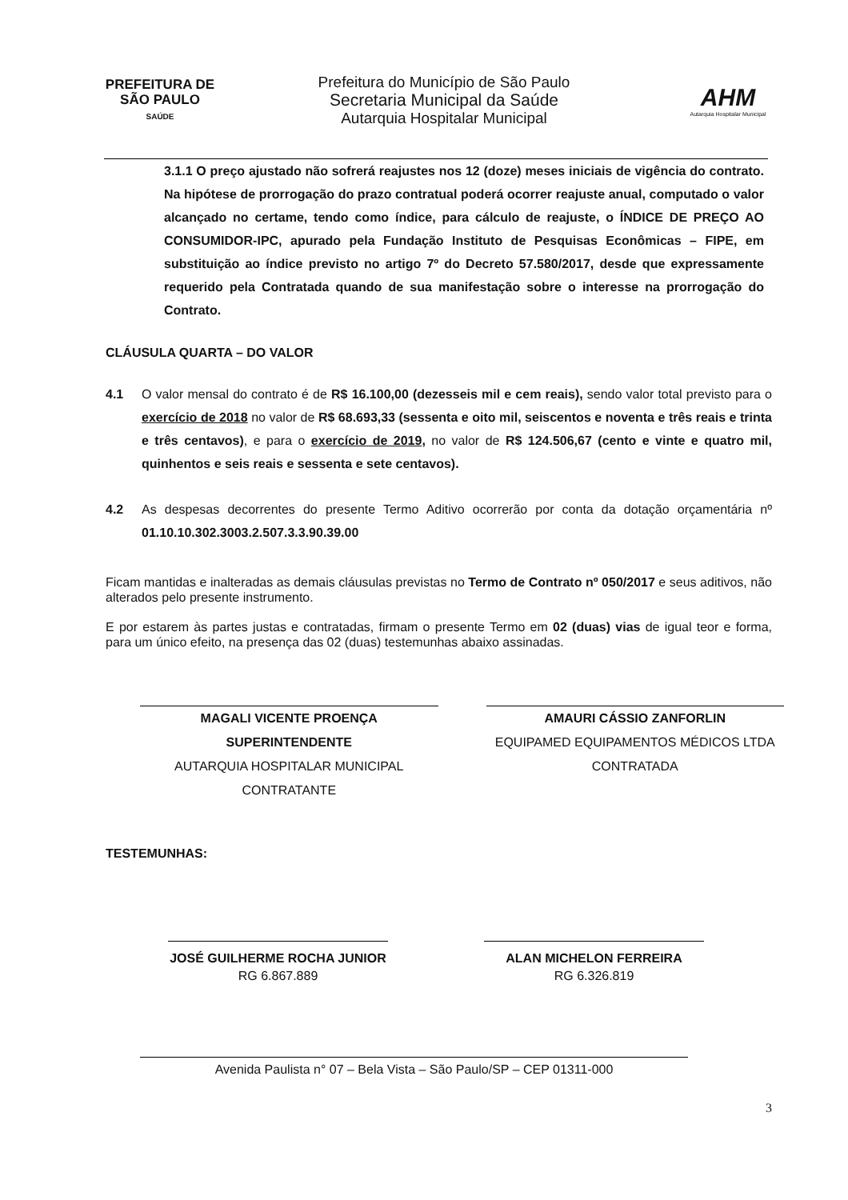PREFEITURA DE
SÃO PAULO
SAÚDE
Prefeitura do Município de São Paulo
Secretaria Municipal da Saúde
Autarquia Hospitalar Municipal
AHM
Autarquia Hospitalar Municipal
3.1.1 O preço ajustado não sofrerá reajustes nos 12 (doze) meses iniciais de vigência do contrato. Na hipótese de prorrogação do prazo contratual poderá ocorrer reajuste anual, computado o valor alcançado no certame, tendo como índice, para cálculo de reajuste, o ÍNDICE DE PREÇO AO CONSUMIDOR-IPC, apurado pela Fundação Instituto de Pesquisas Econômicas – FIPE, em substituição ao índice previsto no artigo 7º do Decreto 57.580/2017, desde que expressamente requerido pela Contratada quando de sua manifestação sobre o interesse na prorrogação do Contrato.
CLÁUSULA QUARTA – DO VALOR
4.1 O valor mensal do contrato é de R$ 16.100,00 (dezesseis mil e cem reais), sendo valor total previsto para o exercício de 2018 no valor de R$ 68.693,33 (sessenta e oito mil, seiscentos e noventa e três reais e trinta e três centavos), e para o exercício de 2019, no valor de R$ 124.506,67 (cento e vinte e quatro mil, quinhentos e seis reais e sessenta e sete centavos).
4.2 As despesas decorrentes do presente Termo Aditivo ocorrerão por conta da dotação orçamentária nº 01.10.10.302.3003.2.507.3.3.90.39.00
Ficam mantidas e inalteradas as demais cláusulas previstas no Termo de Contrato nº 050/2017 e seus aditivos, não alterados pelo presente instrumento.
E por estarem às partes justas e contratadas, firmam o presente Termo em 02 (duas) vias de igual teor e forma, para um único efeito, na presença das 02 (duas) testemunhas abaixo assinadas.
MAGALI VICENTE PROENÇA
SUPERINTENDENTE
AUTARQUIA HOSPITALAR MUNICIPAL
CONTRATANTE
AMAURI CÁSSIO ZANFORLIN
EQUIPAMED EQUIPAMENTOS MÉDICOS LTDA
CONTRATADA
TESTEMUNHAS:
JOSÉ GUILHERME ROCHA JUNIOR
RG 6.867.889
ALAN MICHELON FERREIRA
RG 6.326.819
Avenida Paulista n° 07 – Bela Vista – São Paulo/SP – CEP 01311-000
3